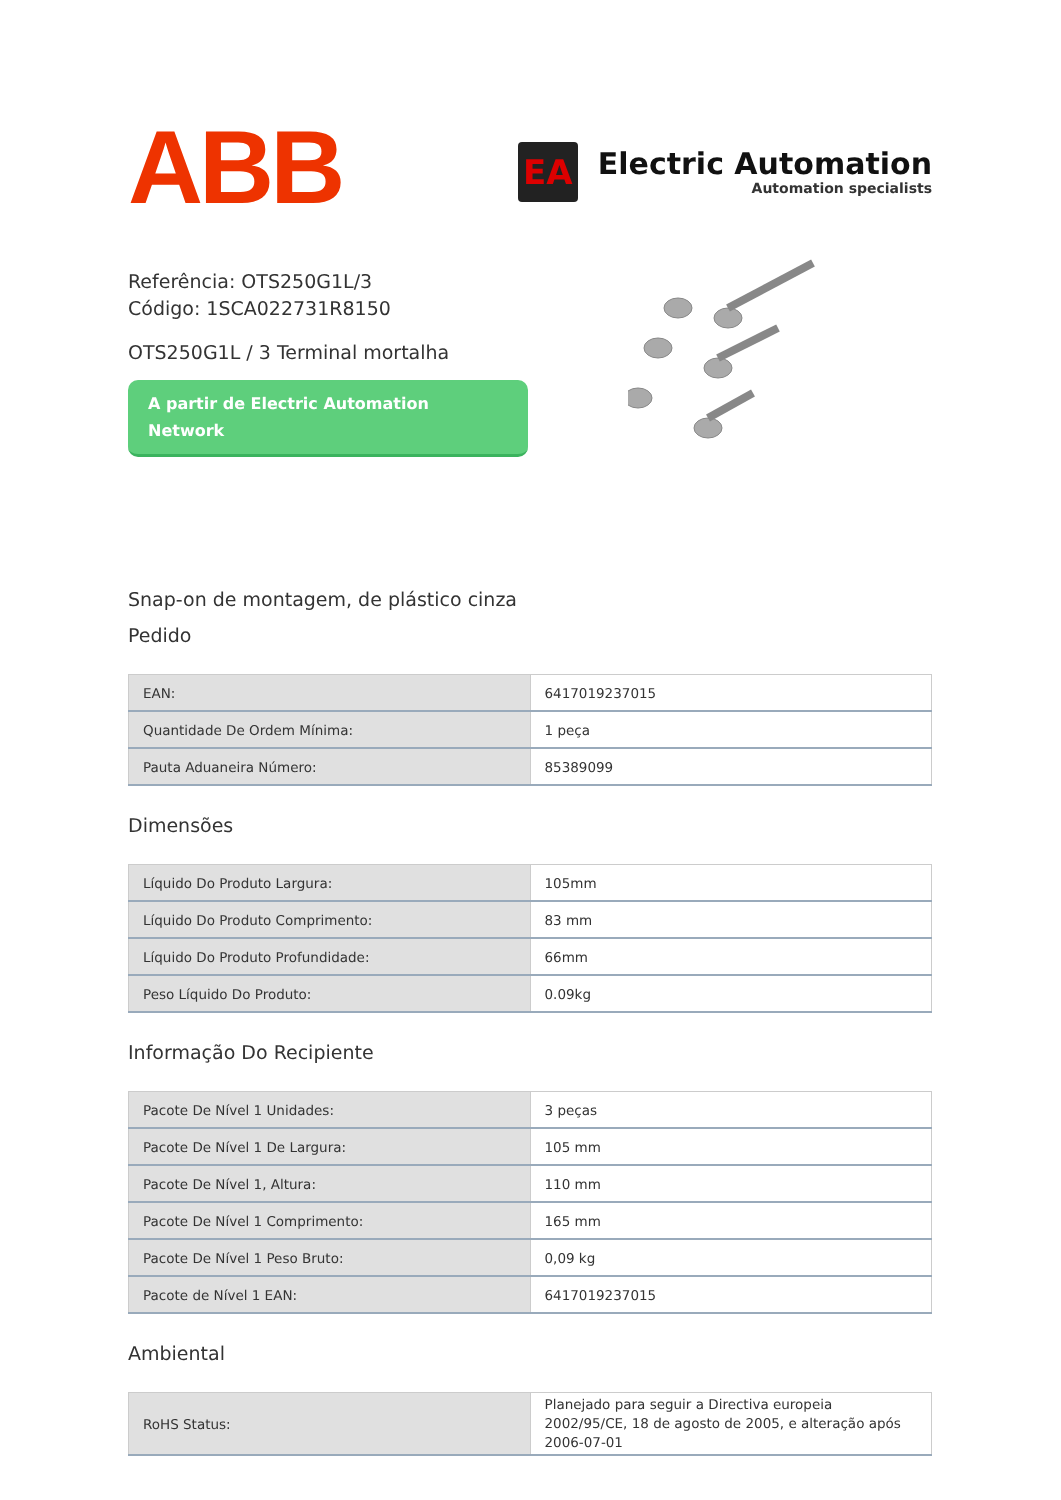ABB
EA
Electric Automation
Automation specialists
Referência: OTS250G1L/3
Código: 1SCA022731R8150
OTS250G1L / 3 Terminal mortalha
A partir de Electric Automation Network
Snap-on de montagem, de plástico cinza
Pedido
| EAN: | 6417019237015 |
| Quantidade De Ordem Mínima: | 1 peça |
| Pauta Aduaneira Número: | 85389099 |
Dimensões
| Líquido Do Produto Largura: | 105mm |
| Líquido Do Produto Comprimento: | 83 mm |
| Líquido Do Produto Profundidade: | 66mm |
| Peso Líquido Do Produto: | 0.09kg |
Informação Do Recipiente
| Pacote De Nível 1 Unidades: | 3 peças |
| Pacote De Nível 1 De Largura: | 105 mm |
| Pacote De Nível 1, Altura: | 110 mm |
| Pacote De Nível 1 Comprimento: | 165 mm |
| Pacote De Nível 1 Peso Bruto: | 0,09 kg |
| Pacote de Nível 1 EAN: | 6417019237015 |
Ambiental
| RoHS Status: | Planejado para seguir a Directiva europeia 2002/95/CE, 18 de agosto de 2005, e alteração após 2006-07-01 |